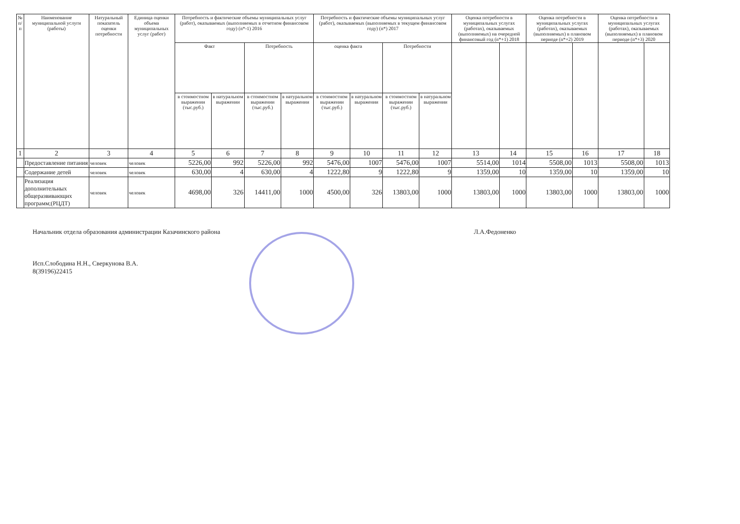| № п/п | Наименование муниципальной услуги (работы) | Натуральный показатель оценки потребности | Единица оценки объема муниципальных услуг (работ) | Потребность и фактические объемы муниципальных услуг (работ), оказываемых (выполняемых в отчетном финансовом году) (n*-1) 2016 | | | | Потребность и фактические объемы муниципальных услуг (работ), оказываемых (выполняемых в текущем финансовом году) (n*) 2017 | | | | Оценка потребности в муниципальных услугах (работах), оказываемых (выполняемых) на очередной финансовый год (n*+1) 2018 | | Оценка потребности в муниципальных услугах (работах), оказываемых (выполняемых) в плановом периоде (n*+2) 2019 | | Оценка потребности в муниципальных услугах (работах), оказываемых (выполняемых) в плановом периоде (n*+3) 2020 | |
| --- | --- | --- | --- | --- | --- | --- | --- | --- | --- | --- | --- | --- | --- | --- | --- | --- | --- |
| | | | | Факт | | Потребность | | оценка факта | | Потребности | | | | | | | |
| | | | | в стоимостном выражении (тыс.руб.) | в натуральном выражении | в стоимостном выражении (тыс.руб.) | в натуральном выражении | в стоимостном выражении (тыс.руб.) | в натуральном выражении | в стоимостном выражении (тыс.руб.) | в натуральном выражении | | | | | | |
| 1 | 2 | 3 | 4 | 5 | 6 | 7 | 8 | 9 | 10 | 11 | 12 | 13 | 14 | 15 | 16 | 17 | 18 |
| | Предоставление питания | человек | человек | 5226,00 | 992 | 5226,00 | 992 | 5476,00 | 1007 | 5476,00 | 1007 | 5514,00 | 1014 | 5508,00 | 1013 | 5508,00 | 1013 |
| | Содержание детей | человек | человек | 630,00 | 4 | 630,00 | 4 | 1222,80 | 9 | 1222,80 | 9 | 1359,00 | 10 | 1359,00 | 10 | 1359,00 | 10 |
| | Реализация дополнительных общеразвивающих программ;(РЦДТ) | человек | человек | 4698,00 | 326 | 14411,00 | 1000 | 4500,00 | 326 | 13803,00 | 1000 | 13803,00 | 1000 | 13803,00 | 1000 | 13803,00 | 1000 |
Начальник отдела образования администрации Казачинского района Л.А.Федоненко
Исп.Слободина Н.Н., Сверкунова В.А.
8(39196)22415